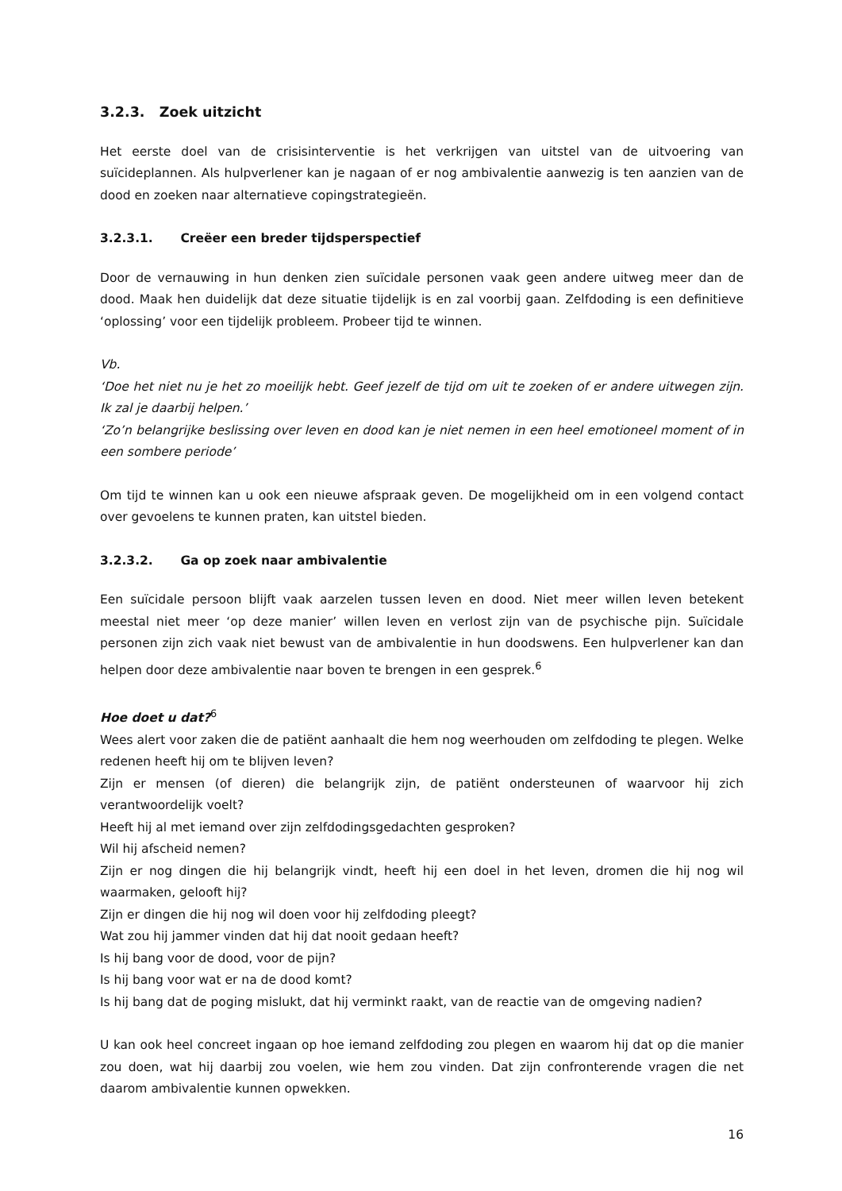3.2.3. Zoek uitzicht
Het eerste doel van de crisisinterventie is het verkrijgen van uitstel van de uitvoering van suïcideplannen. Als hulpverlener kan je nagaan of er nog ambivalentie aanwezig is ten aanzien van de dood en zoeken naar alternatieve copingstrategieën.
3.2.3.1. Creëer een breder tijdsperspectief
Door de vernauwing in hun denken zien suïcidale personen vaak geen andere uitweg meer dan de dood. Maak hen duidelijk dat deze situatie tijdelijk is en zal voorbij gaan. Zelfdoding is een definitieve ‘oplossing’ voor een tijdelijk probleem. Probeer tijd te winnen.
Vb.
‘Doe het niet nu je het zo moeilijk hebt. Geef jezelf de tijd om uit te zoeken of er andere uitwegen zijn. Ik zal je daarbij helpen.’
‘Zo’n belangrijke beslissing over leven en dood kan je niet nemen in een heel emotioneel moment of in een sombere periode’
Om tijd te winnen kan u ook een nieuwe afspraak geven. De mogelijkheid om in een volgend contact over gevoelens te kunnen praten, kan uitstel bieden.
3.2.3.2. Ga op zoek naar ambivalentie
Een suïcidale persoon blijft vaak aarzelen tussen leven en dood. Niet meer willen leven betekent meestal niet meer ‘op deze manier’ willen leven en verlost zijn van de psychische pijn. Suïcidale personen zijn zich vaak niet bewust van de ambivalentie in hun doodswens. Een hulpverlener kan dan helpen door deze ambivalentie naar boven te brengen in een gesprek.<sup>6</sup>
Hoe doet u dat?<sup>6</sup>
Wees alert voor zaken die de patiënt aanhaalt die hem nog weerhouden om zelfdoding te plegen. Welke redenen heeft hij om te blijven leven?
Zijn er mensen (of dieren) die belangrijk zijn, de patiënt ondersteunen of waarvoor hij zich verantwoordelijk voelt?
Heeft hij al met iemand over zijn zelfdodingsgedachten gesproken?
Wil hij afscheid nemen?
Zijn er nog dingen die hij belangrijk vindt, heeft hij een doel in het leven, dromen die hij nog wil waarmaken, gelooft hij?
Zijn er dingen die hij nog wil doen voor hij zelfdoding pleegt?
Wat zou hij jammer vinden dat hij dat nooit gedaan heeft?
Is hij bang voor de dood, voor de pijn?
Is hij bang voor wat er na de dood komt?
Is hij bang dat de poging mislukt, dat hij verminkt raakt, van de reactie van de omgeving nadien?
U kan ook heel concreet ingaan op hoe iemand zelfdoding zou plegen en waarom hij dat op die manier zou doen, wat hij daarbij zou voelen, wie hem zou vinden. Dat zijn confronterende vragen die net daarom ambivalentie kunnen opwekken.
16